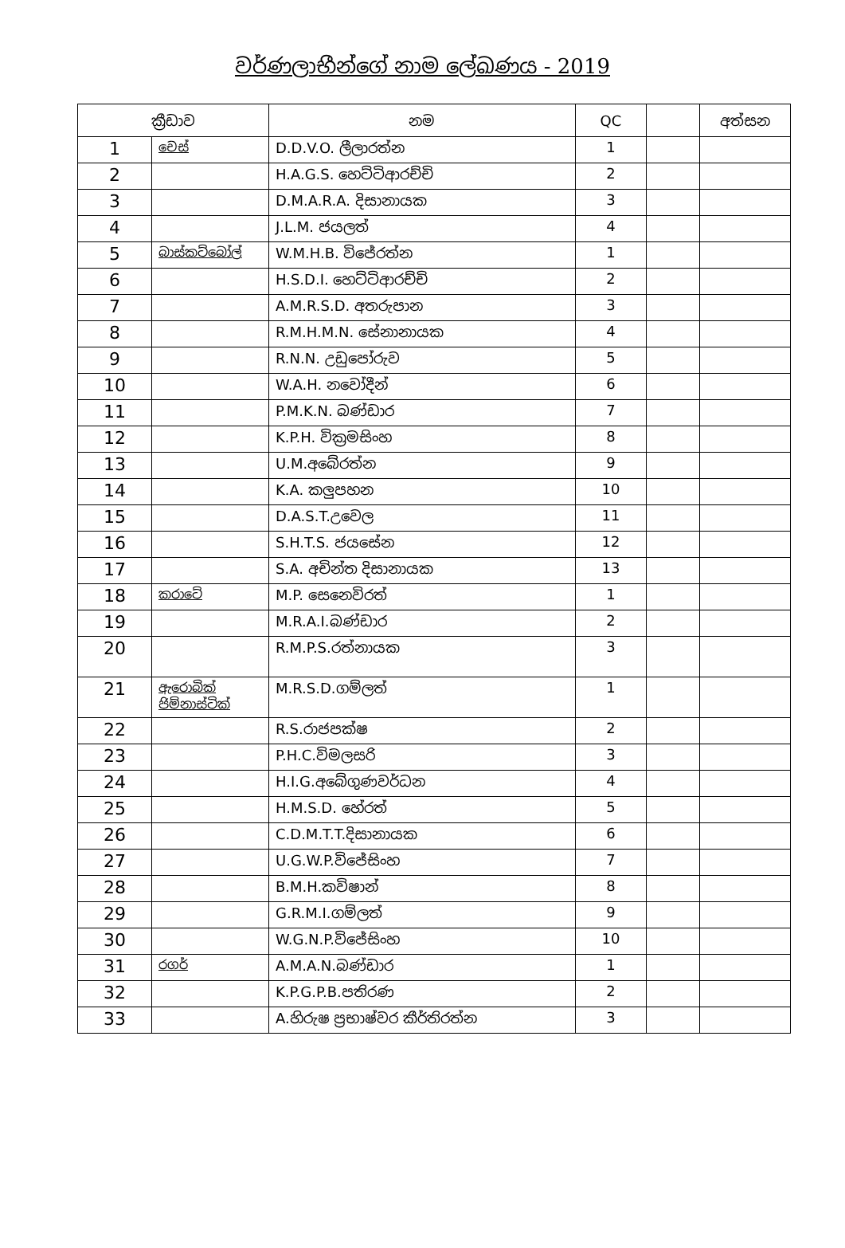වර්ණලාභීන්ගේ නාම ලේඛණය - 2019
| ක්‍රීඩාව | | නම | QC | | අත්සන |
| --- | --- | --- | --- | --- | --- |
| 1 | චෙස් | D.D.V.O. ලීලාරත්න | 1 | | |
| 2 | | H.A.G.S. හෙට්ටිආරච්චි | 2 | | |
| 3 | | D.M.A.R.A. දිසානායක | 3 | | |
| 4 | | J.L.M. ජයලත් | 4 | | |
| 5 | බාස්කට්බෝල් | W.M.H.B. විජේරත්න | 1 | | |
| 6 | | H.S.D.I. හෙට්ටිආරච්චි | 2 | | |
| 7 | | A.M.R.S.D. අතරුපාන | 3 | | |
| 8 | | R.M.H.M.N. සේනානායක | 4 | | |
| 9 | | R.N.N. උඩුපෝරුව | 5 | | |
| 10 | | W.A.H. නවෝදීන් | 6 | | |
| 11 | | P.M.K.N. බණ්ඩාර | 7 | | |
| 12 | | K.P.H. වික්‍රමසිංහ | 8 | | |
| 13 | | U.M.අබේරත්න | 9 | | |
| 14 | | K.A. කලුපහන | 10 | | |
| 15 | | D.A.S.T.උවෙල | 11 | | |
| 16 | | S.H.T.S. ජයසේන | 12 | | |
| 17 | | S.A. අචින්ත දිසානායක | 13 | | |
| 18 | කරාටේ | M.P. සෙනෙවිරත් | 1 | | |
| 19 | | M.R.A.I.බණ්ඩාර | 2 | | |
| 20 | | R.M.P.S.රත්නායක | 3 | | |
| 21 | ඇරොබික් ජිම්නාස්ටික් | M.R.S.D.ගම්ලත් | 1 | | |
| 22 | | R.S.රාජපක්ෂ | 2 | | |
| 23 | | P.H.C.විමලසරි | 3 | | |
| 24 | | H.I.G.අබේගුණවර්ධන | 4 | | |
| 25 | | H.M.S.D. හේරත් | 5 | | |
| 26 | | C.D.M.T.T.දිසානායක | 6 | | |
| 27 | | U.G.W.P.විජේසිංහ | 7 | | |
| 28 | | B.M.H.කවිෂාන් | 8 | | |
| 29 | | G.R.M.I.ගම්ලත් | 9 | | |
| 30 | | W.G.N.P.විජේසිංහ | 10 | | |
| 31 | රගර් | A.M.A.N.බණ්ඩාර | 1 | | |
| 32 | | K.P.G.P.B.පතිරණ | 2 | | |
| 33 | | A.හිරුෂ ප්‍රභාෂ්වර කීර්තිරත්න | 3 | | |